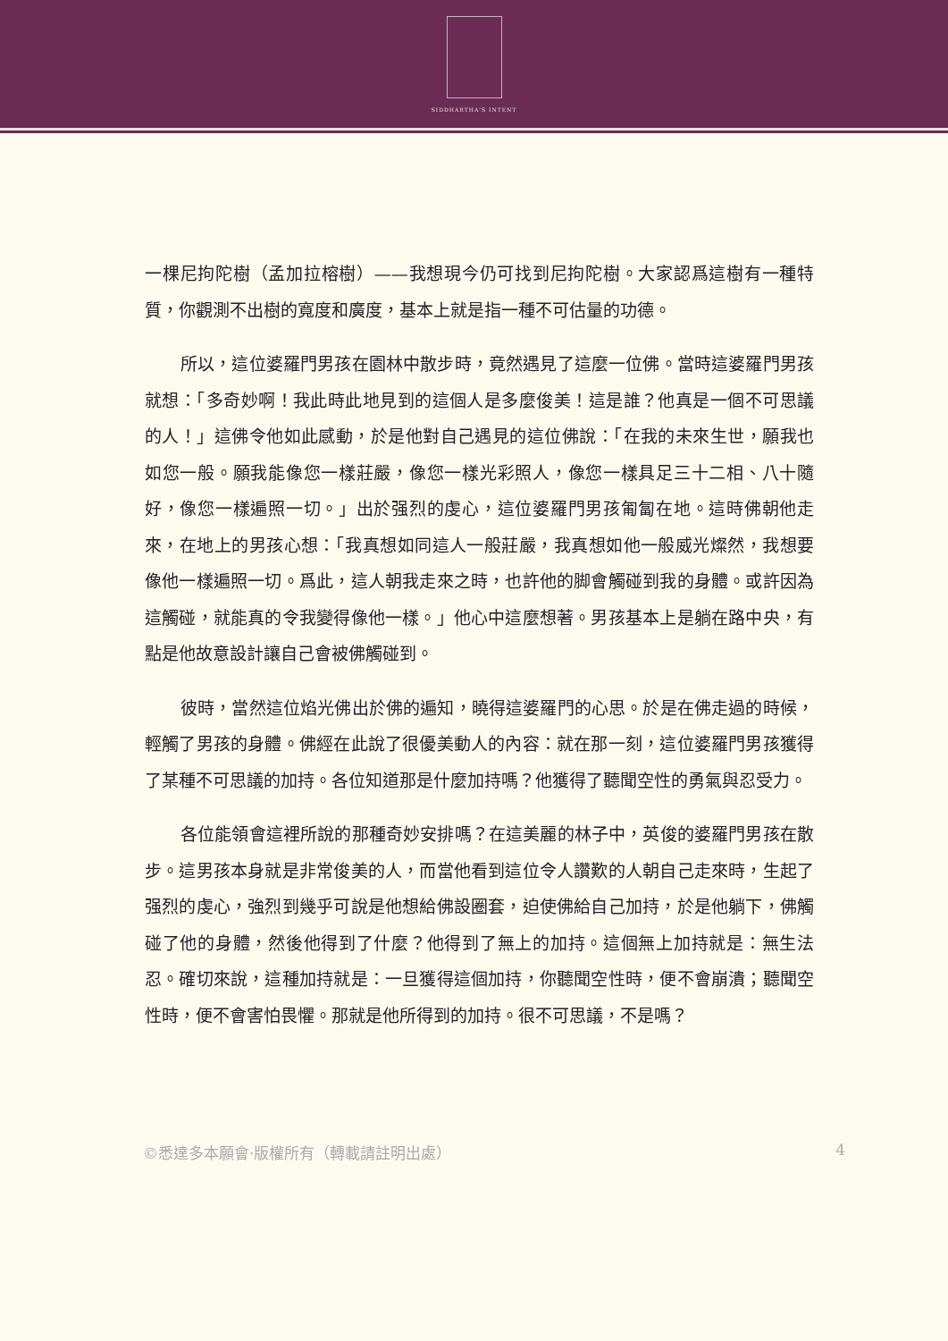SIDDHARTHA'S INTENT
一棵尼拘陀樹（孟加拉榕樹）——我想現今仍可找到尼拘陀樹。大家認爲這樹有一種特質，你觀測不出樹的寬度和廣度，基本上就是指一種不可估量的功德。
所以，這位婆羅門男孩在園林中散步時，竟然遇見了這麼一位佛。當時這婆羅門男孩就想：「多奇妙啊！我此時此地見到的這個人是多麼俊美！這是誰？他真是一個不可思議的人！」這佛令他如此感動，於是他對自己遇見的這位佛說：「在我的未來生世，願我也如您一般。願我能像您一樣莊嚴，像您一樣光彩照人，像您一樣具足三十二相、八十隨好，像您一樣遍照一切。」出於强烈的虔心，這位婆羅門男孩匍匐在地。這時佛朝他走來，在地上的男孩心想：「我真想如同這人一般莊嚴，我真想如他一般威光燦然，我想要像他一樣遍照一切。爲此，這人朝我走來之時，也許他的脚會觸碰到我的身體。或許因為這觸碰，就能真的令我變得像他一樣。」他心中這麼想著。男孩基本上是躺在路中央，有點是他故意設計讓自己會被佛觸碰到。
彼時，當然這位焰光佛出於佛的遍知，曉得這婆羅門的心思。於是在佛走過的時候，輕觸了男孩的身體。佛經在此說了很優美動人的內容：就在那一刻，這位婆羅門男孩獲得了某種不可思議的加持。各位知道那是什麼加持嗎？他獲得了聽聞空性的勇氣與忍受力。
各位能領會這裡所說的那種奇妙安排嗎？在這美麗的林子中，英俊的婆羅門男孩在散步。這男孩本身就是非常俊美的人，而當他看到這位令人讚歎的人朝自己走來時，生起了强烈的虔心，強烈到幾乎可說是他想給佛設圈套，迫使佛給自己加持，於是他躺下，佛觸碰了他的身體，然後他得到了什麼？他得到了無上的加持。這個無上加持就是：無生法忍。確切來說，這種加持就是：一旦獲得這個加持，你聽聞空性時，便不會崩潰；聽聞空性時，便不會害怕畏懼。那就是他所得到的加持。很不可思議，不是嗎？
©悉達多本願會·版權所有（轉載請註明出處） 4